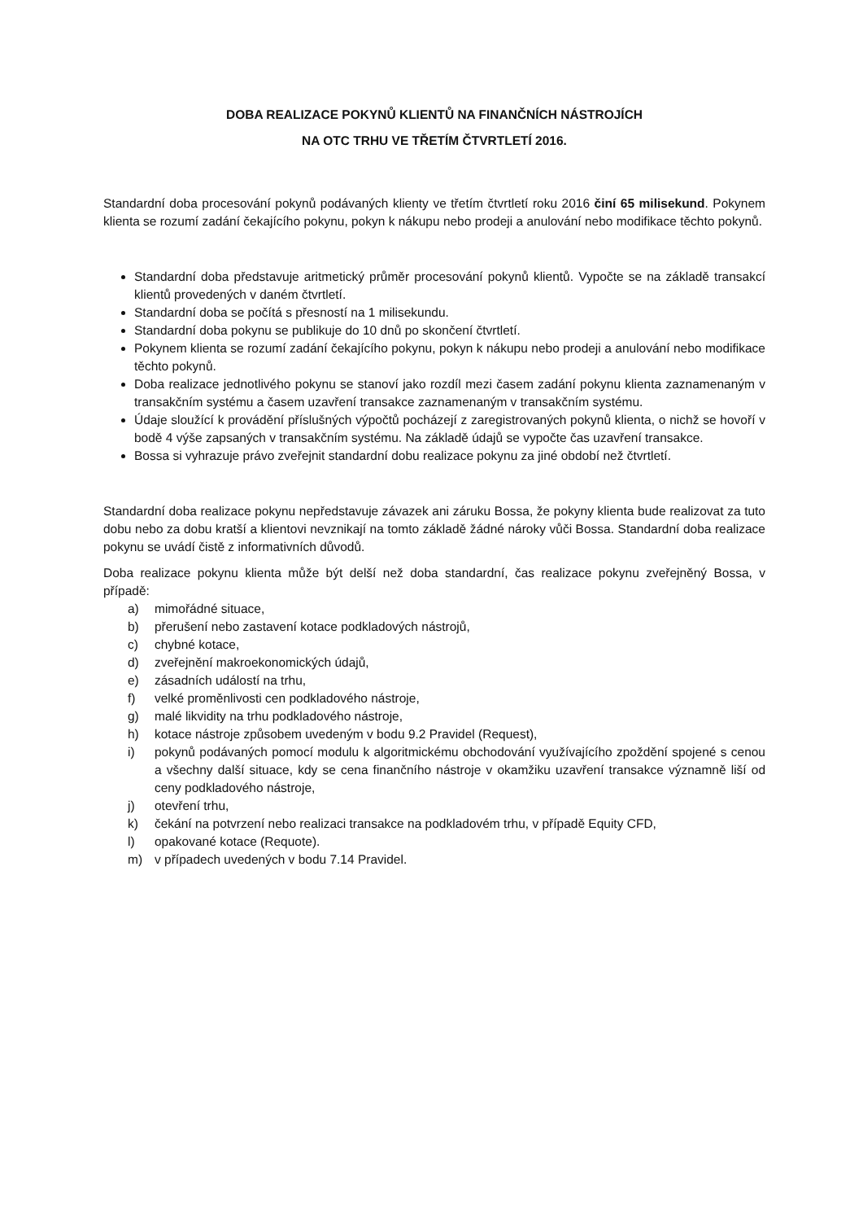DOBA REALIZACE POKYNŮ KLIENTŮ NA FINANČNÍCH NÁSTROJÍCH
NA OTC TRHU VE TŘETÍM ČTVRTLETÍ 2016.
Standardní doba procesování pokynů podávaných klienty ve třetím čtvrtletí roku 2016 činí 65 milisekund. Pokynem klienta se rozumí zadání čekajícího pokynu, pokyn k nákupu nebo prodeji a anulování nebo modifikace těchto pokynů.
Standardní doba představuje aritmetický průměr procesování pokynů klientů. Vypočte se na základě transakcí klientů provedených v daném čtvrtletí.
Standardní doba se počítá s přesností na 1 milisekundu.
Standardní doba pokynu se publikuje do 10 dnů po skončení čtvrtletí.
Pokynem klienta se rozumí zadání čekajícího pokynu, pokyn k nákupu nebo prodeji a anulování nebo modifikace těchto pokynů.
Doba realizace jednotlivého pokynu se stanoví jako rozdíl mezi časem zadání pokynu klienta zaznamenaným v transakčním systému a časem uzavření transakce zaznamenaným v transakčním systému.
Údaje sloužící k provádění příslušných výpočtů pocházejí z zaregistrovaných pokynů klienta, o nichž se hovoří v bodě 4 výše zapsaných v transakčním systému. Na základě údajů se vypočte čas uzavření transakce.
Bossa si vyhrazuje právo zveřejnit standardní dobu realizace pokynu za jiné období než čtvrtletí.
Standardní doba realizace pokynu nepředstavuje závazek ani záruku Bossa, že pokyny klienta bude realizovat za tuto dobu nebo za dobu kratší a klientovi nevznikají na tomto základě žádné nároky vůči Bossa. Standardní doba realizace pokynu se uvádí čistě z informativních důvodů.
Doba realizace pokynu klienta může být delší než doba standardní, čas realizace pokynu zveřejněný Bossa, v případě:
a) mimořádné situace,
b) přerušení nebo zastavení kotace podkladových nástrojů,
c) chybné kotace,
d) zveřejnění makroekonomických údajů,
e) zásadních událostí na trhu,
f) velké proměnlivosti cen podkladového nástroje,
g) malé likvidity na trhu podkladového nástroje,
h) kotace nástroje způsobem uvedeným v bodu 9.2 Pravidel (Request),
i) pokynů podávaných pomocí modulu k algoritmickému obchodování využívajícího zpoždění spojené s cenou a všechny další situace, kdy se cena finančního nástroje v okamžiku uzavření transakce významně liší od ceny podkladového nástroje,
j) otevření trhu,
k) čekání na potvrzení nebo realizaci transakce na podkladovém trhu, v případě Equity CFD,
l) opakované kotace (Requote).
m) v případech uvedených v bodu 7.14 Pravidel.